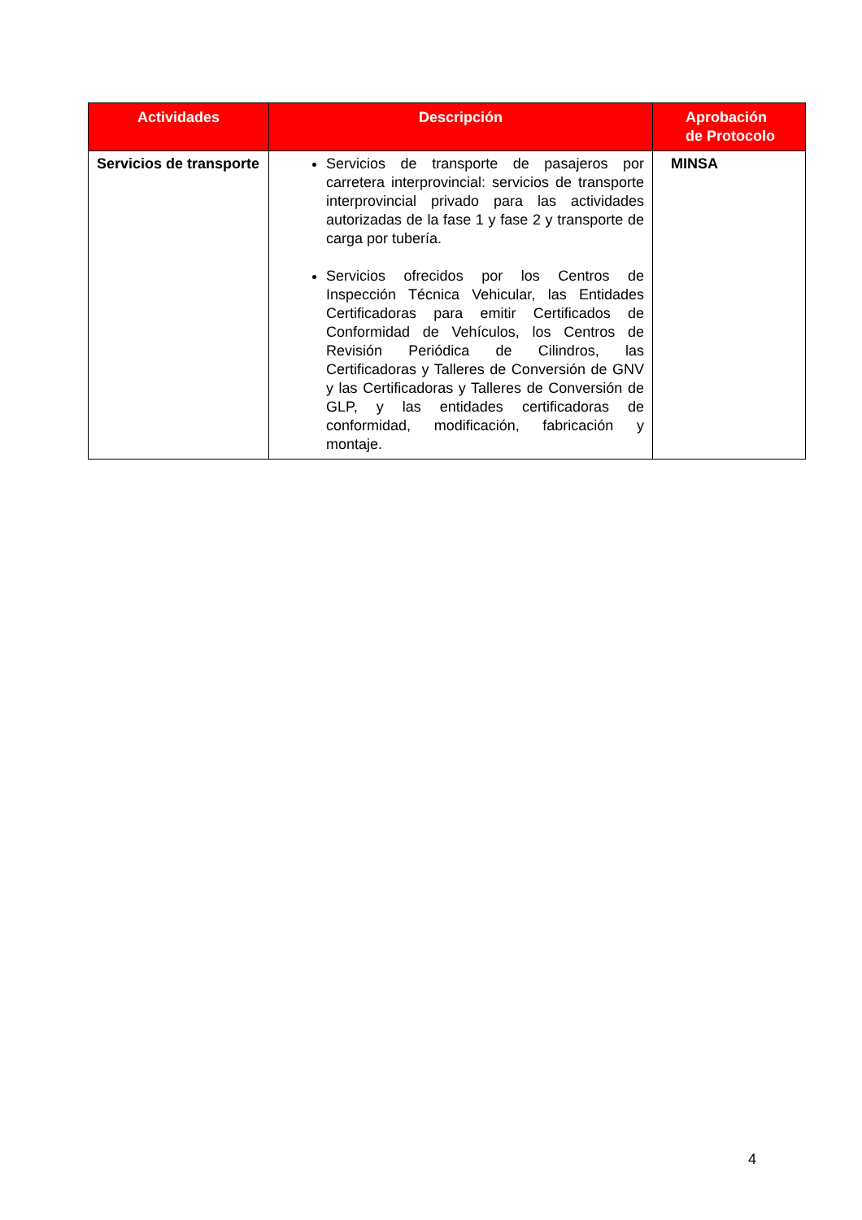| Actividades | Descripción | Aprobación de Protocolo |
| --- | --- | --- |
| Servicios de transporte | Servicios de transporte de pasajeros por carretera interprovincial: servicios de transporte interprovincial privado para las actividades autorizadas de la fase 1 y fase 2 y transporte de carga por tubería. Servicios ofrecidos por los Centros de Inspección Técnica Vehicular, las Entidades Certificadoras para emitir Certificados de Conformidad de Vehículos, los Centros de Revisión Periódica de Cilindros, las Certificadoras y Talleres de Conversión de GNV y las Certificadoras y Talleres de Conversión de GLP, y las entidades certificadoras de conformidad, modificación, fabricación y montaje. | MINSA |
4